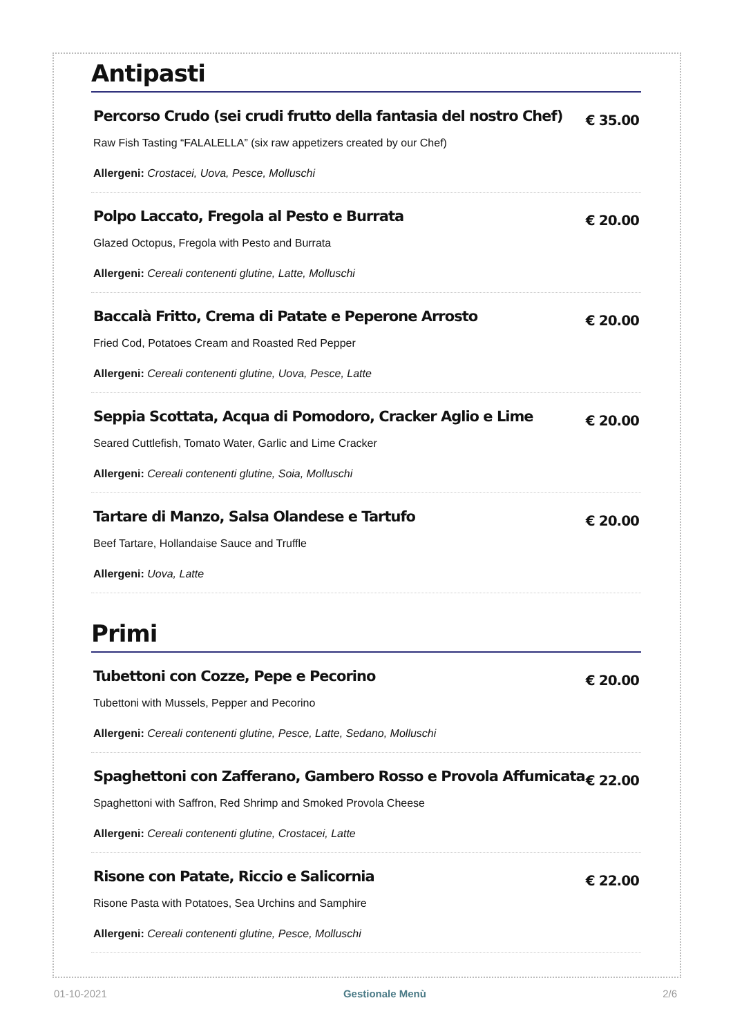Antipasti
Percorso Crudo (sei crudi frutto della fantasia del nostro Chef) € 35.00
Raw Fish Tasting “FALALELLA” (six raw appetizers created by our Chef)
Allergeni: Crostacei, Uova, Pesce, Molluschi
Polpo Laccato, Fregola al Pesto e Burrata € 20.00
Glazed Octopus, Fregola with Pesto and Burrata
Allergeni: Cereali contenenti glutine, Latte, Molluschi
Baccalà Fritto, Crema di Patate e Peperone Arrosto € 20.00
Fried Cod, Potatoes Cream and Roasted Red Pepper
Allergeni: Cereali contenenti glutine, Uova, Pesce, Latte
Seppia Scottata, Acqua di Pomodoro, Cracker Aglio e Lime € 20.00
Seared Cuttlefish, Tomato Water, Garlic and Lime Cracker
Allergeni: Cereali contenenti glutine, Soia, Molluschi
Tartare di Manzo, Salsa Olandese e Tartufo € 20.00
Beef Tartare, Hollandaise Sauce and Truffle
Allergeni: Uova, Latte
Primi
Tubettoni con Cozze, Pepe e Pecorino € 20.00
Tubettoni with Mussels, Pepper and Pecorino
Allergeni: Cereali contenenti glutine, Pesce, Latte, Sedano, Molluschi
Spaghettoni con Zafferano, Gambero Rosso e Provola Affumicata € 22.00
Spaghettoni with Saffron, Red Shrimp and Smoked Provola Cheese
Allergeni: Cereali contenenti glutine, Crostacei, Latte
Risone con Patate, Riccio e Salicornia € 22.00
Risone Pasta with Potatoes, Sea Urchins and Samphire
Allergeni: Cereali contenenti glutine, Pesce, Molluschi
01-10-2021 Gestionale Menù 2/6